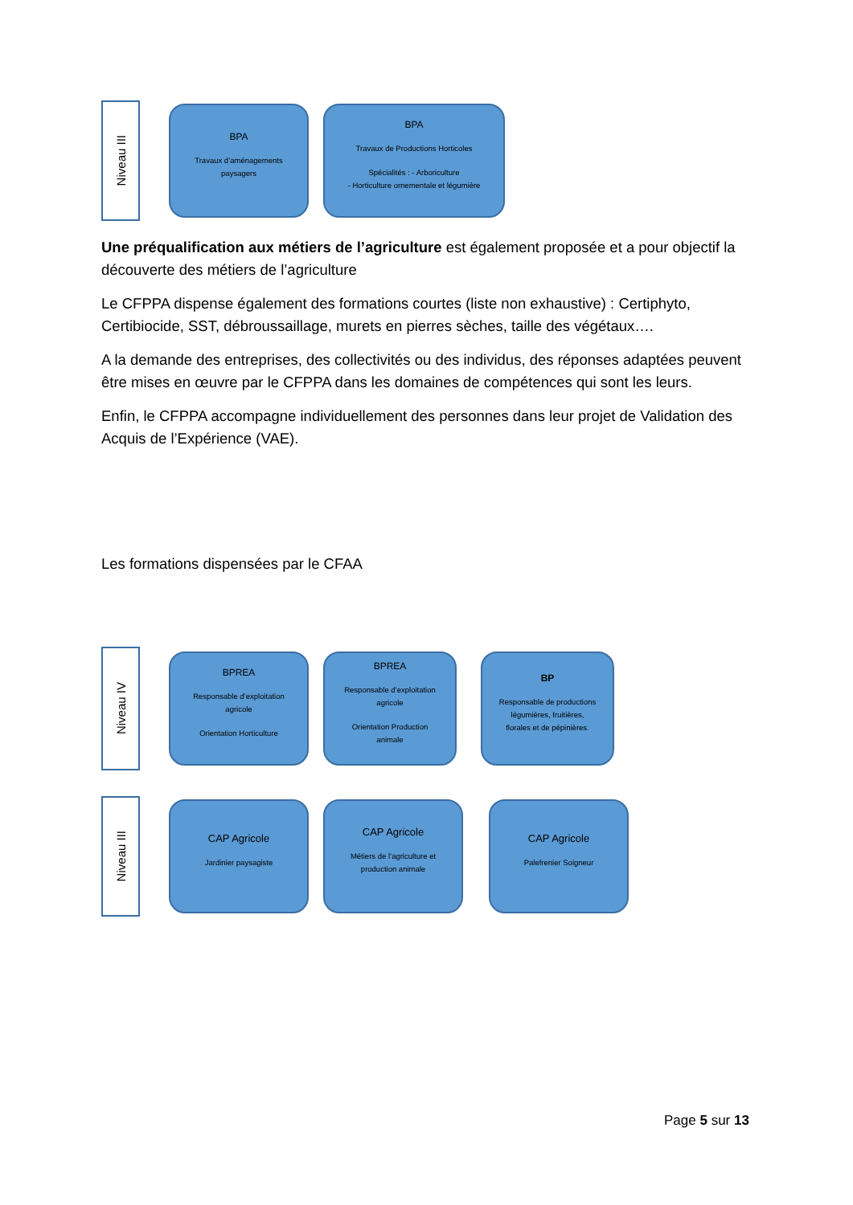Niveau III
BPA
Travaux d’aménagements
paysagers
BPA
Travaux de Productions Horticoles
Spécialités : - Arboriculture
- Horticulture ornementale et légumière
Une préqualification aux métiers de l’agriculture est également proposée et a pour objectif la découverte des métiers de l’agriculture
Le CFPPA dispense également des formations courtes (liste non exhaustive) : Certiphyto, Certibiocide, SST, débroussaillage, murets en pierres sèches, taille des végétaux….
A la demande des entreprises, des collectivités ou des individus, des réponses adaptées peuvent être mises en œuvre par le CFPPA dans les domaines de compétences qui sont les leurs.
Enfin, le CFPPA accompagne individuellement des personnes dans leur projet de Validation des Acquis de l’Expérience (VAE).
Les formations dispensées par le CFAA
Niveau IV
BPREA
Responsable d’exploitation
agricole
Orientation Horticulture
BPREA
Responsable d’exploitation
agricole
Orientation Production
animale
BP
Responsable de productions
légumières, fruitières,
florales et de pépinières.
Niveau III
CAP Agricole
Jardinier paysagiste
CAP Agricole
Métiers de l’agriculture et
production animale
CAP Agricole
Palefrenier Soigneur
Page 5 sur 13